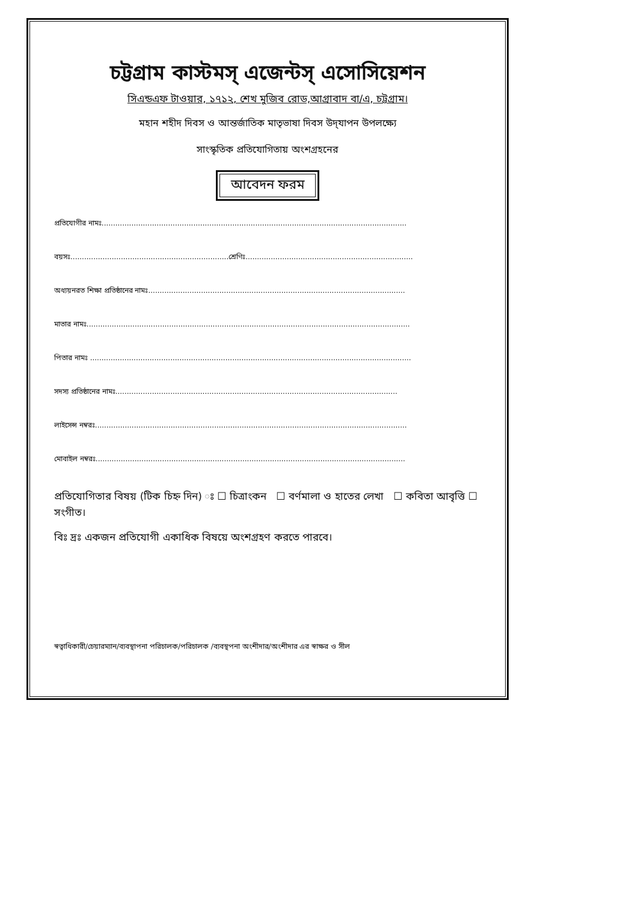চট্টগ্রাম কাস্টমস্ এজেন্টস্ এসোসিয়েশন
সিএন্ডএফ টাওয়ার, ১৭১২, শেখ মুজিব রোড,আগ্রাবাদ বা/এ, চট্টগ্রাম।
মহান শহীদ দিবস ও আন্তর্জাতিক মাতৃভাষা দিবস উদ্‌যাপন উপলক্ষ্যে
সাংস্কৃতিক প্রতিযোগিতায় অংশগ্রহনের
আবেদন ফরম
প্রতিযোগীর নামঃ.....................................................................................................................................
বয়সঃ.....................................................................শ্রেণিঃ.........................................................................
অধ্যয়নরত শিক্ষা প্রতিষ্ঠানের নামঃ................................................................................................................
মাতার নামঃ.............................................................................................................................................
পিতার নামঃ ............................................................................................................................................
সদস্য প্রতিষ্ঠানের নামঃ...........................................................................................................................
লাইসেন্স নম্বরঃ........................................................................................................................................
মোবাইল নম্বরঃ.......................................................................................................................................
প্রতিযোগিতার বিষয় (টিক চিহ্ন দিন) ঃ ☐ চিত্রাংকন ☐ বর্ণমালা ও হাতের লেখা ☐ কবিতা আবৃত্তি ☐ সংগীত।
বিঃ দ্রঃ একজন প্রতিযোগী একাধিক বিষয়ে অংশগ্রহণ করতে পারবে।
স্বত্বাধিকারী/চেয়ারম্যান/ব্যবস্থাপনা পরিচালক/পরিচালক /ব্যবস্থপনা অংশীদার/অংশীদার এর স্বাক্ষর ও সীল